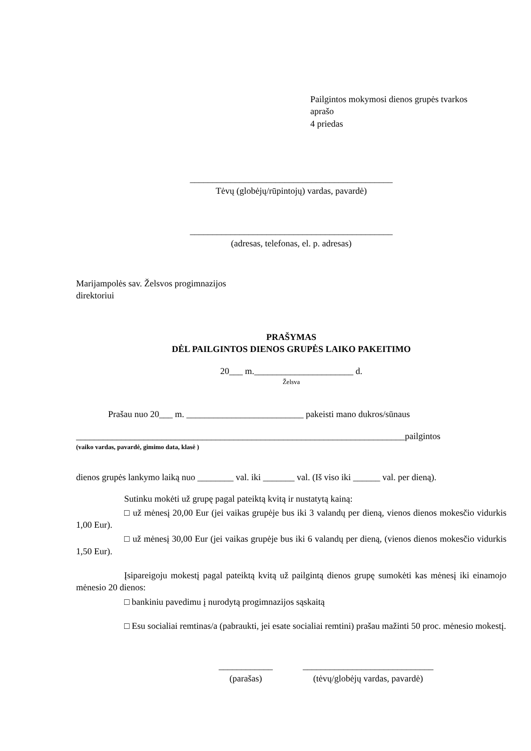Pailgintos mokymosi dienos grupės tvarkos
aprašo
4 priedas
_____________________________________________
Tėvų (globėjų/rūpintojų) vardas, pavardė)
_____________________________________________
(adresas, telefonas, el. p. adresas)
Marijampolės sav. Želsvos progimnazijos
direktoriui
PRAŠYMAS
DĖL PAILGINTOS DIENOS GRUPĖS LAIKO PAKEITIMO
20___ m.______________________ d.
Želsva
Prašau nuo 20___ m. __________________________ pakeisti mano dukros/sūnaus
_________________________________________________________________________pailgintos
(vaiko vardas, pavardė, gimimo data, klasė )
dienos grupės lankymo laiką nuo ________ val. iki _______ val. (Iš viso iki ______ val. per dieną).
Sutinku mokėti už grupę pagal pateiktą kvitą ir nustatytą kainą:
□ už mėnesį 20,00 Eur (jei vaikas grupėje bus iki 3 valandų per dieną, vienos dienos mokesčio vidurkis 1,00 Eur).
□ už mėnesį 30,00 Eur (jei vaikas grupėje bus iki 6 valandų per dieną, (vienos dienos mokesčio vidurkis 1,50 Eur).
Įsipareigoju mokestį pagal pateiktą kvitą už pailgintą dienos grupę sumokėti kas mėnesį iki einamojo mėnesio 20 dienos:
□ bankiniu pavedimu į nurodytą progimnazijos sąskaitą
□ Esu socialiai remtinas/a (pabraukti, jei esate socialiai remtini) prašau mažinti 50 proc. mėnesio mokestį.
____________
(parašas)
_____________________________
(tėvų/globėjų vardas, pavardė)